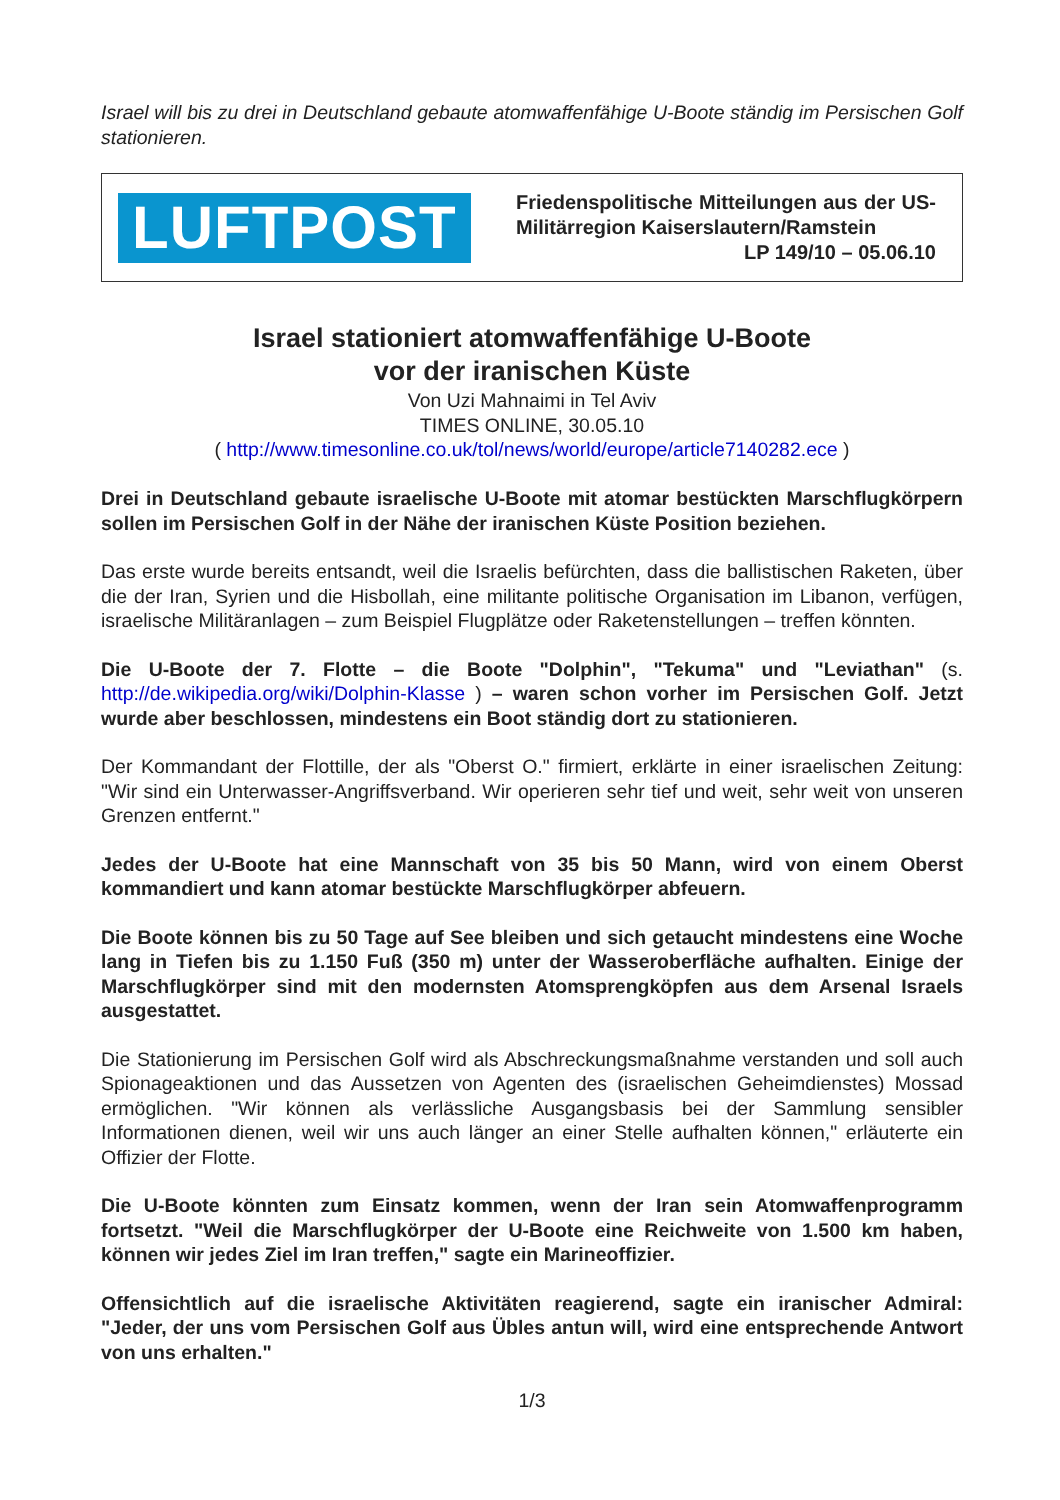Israel will bis zu drei in Deutschland gebaute atomwaffenfähige U-Boote ständig im Persischen Golf stationieren.
LUFTPOST
Friedenspolitische Mitteilungen aus der US-Militärregion Kaiserslautern/Ramstein
LP 149/10 – 05.06.10
Israel stationiert atomwaffenfähige U-Boote
vor der iranischen Küste
Von Uzi Mahnaimi in Tel Aviv
TIMES ONLINE, 30.05.10
( http://www.timesonline.co.uk/tol/news/world/europe/article7140282.ece )
Drei in Deutschland gebaute israelische U-Boote mit atomar bestückten Marschflugkörpern sollen im Persischen Golf in der Nähe der iranischen Küste Position beziehen.
Das erste wurde bereits entsandt, weil die Israelis befürchten, dass die ballistischen Raketen, über die der Iran, Syrien und die Hisbollah, eine militante politische Organisation im Libanon, verfügen, israelische Militäranlagen – zum Beispiel Flugplätze oder Raketenstellungen – treffen könnten.
Die U-Boote der 7. Flotte – die Boote "Dolphin", "Tekuma" und "Leviathan" (s. http://de.wikipedia.org/wiki/Dolphin-Klasse ) – waren schon vorher im Persischen Golf. Jetzt wurde aber beschlossen, mindestens ein Boot ständig dort zu stationieren.
Der Kommandant der Flottille, der als "Oberst O." firmiert, erklärte in einer israelischen Zeitung: "Wir sind ein Unterwasser-Angriffsverband. Wir operieren sehr tief und weit, sehr weit von unseren Grenzen entfernt."
Jedes der U-Boote hat eine Mannschaft von 35 bis 50 Mann, wird von einem Oberst kommandiert und kann atomar bestückte Marschflugkörper abfeuern.
Die Boote können bis zu 50 Tage auf See bleiben und sich getaucht mindestens eine Woche lang in Tiefen bis zu 1.150 Fuß (350 m) unter der Wasseroberfläche aufhalten. Einige der Marschflugkörper sind mit den modernsten Atomsprengköpfen aus dem Arsenal Israels ausgestattet.
Die Stationierung im Persischen Golf wird als Abschreckungsmaßnahme verstanden und soll auch Spionageaktionen und das Aussetzen von Agenten des (israelischen Geheimdienstes) Mossad ermöglichen. "Wir können als verlässliche Ausgangsbasis bei der Sammlung sensibler Informationen dienen, weil wir uns auch länger an einer Stelle aufhalten können," erläuterte ein Offizier der Flotte.
Die U-Boote könnten zum Einsatz kommen, wenn der Iran sein Atomwaffenprogramm fortsetzt. "Weil die Marschflugkörper der U-Boote eine Reichweite von 1.500 km haben, können wir jedes Ziel im Iran treffen," sagte ein Marineoffizier.
Offensichtlich auf die israelische Aktivitäten reagierend, sagte ein iranischer Admiral: "Jeder, der uns vom Persischen Golf aus Übles antun will, wird eine entsprechende Antwort von uns erhalten."
1/3